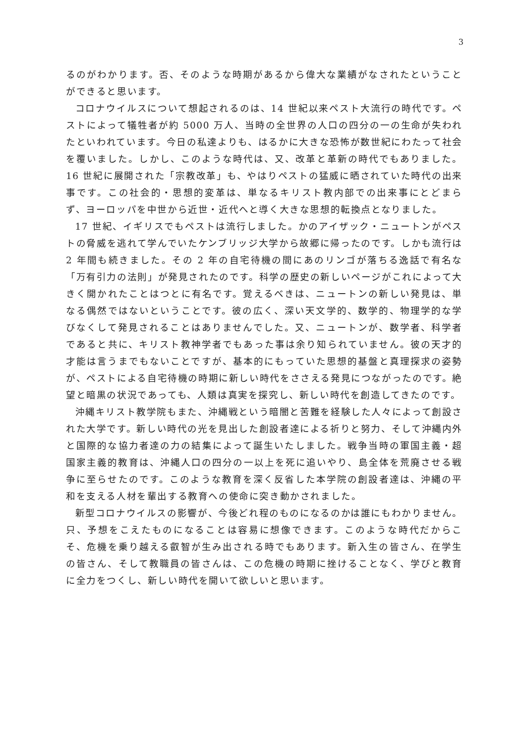3
るのがわかります。否、そのような時期があるから偉大な業績がなされたということができると思います。
コロナウイルスについて想起されるのは、14 世紀以来ペスト大流行の時代です。ペストによって犠牲者が約 5000 万人、当時の全世界の人口の四分の一の生命が失われたといわれています。今日の私達よりも、はるかに大きな恐怖が数世紀にわたって社会を覆いました。しかし、このような時代は、又、改革と革新の時代でもありました。16 世紀に展開された「宗教改革」も、やはりペストの猛威に晒されていた時代の出来事です。この社会的・思想的変革は、単なるキリスト教内部での出来事にとどまらず、ヨーロッパを中世から近世・近代へと導く大きな思想的転換点となりました。
17 世紀、イギリスでもペストは流行しました。かのアイザック・ニュートンがペストの脅威を逃れて学んでいたケンブリッジ大学から故郷に帰ったのです。しかも流行は 2 年間も続きました。その 2 年の自宅待機の間にあのリンゴが落ちる逸話で有名な「万有引力の法則」が発見されたのです。科学の歴史の新しいページがこれによって大きく開かれたことはつとに有名です。覚えるべきは、ニュートンの新しい発見は、単なる偶然ではないということです。彼の広く、深い天文学的、数学的、物理学的な学びなくして発見されることはありませんでした。又、ニュートンが、数学者、科学者であると共に、キリスト教神学者でもあった事は余り知られていません。彼の天才的才能は言うまでもないことですが、基本的にもっていた思想的基盤と真理探求の姿勢が、ペストによる自宅待機の時期に新しい時代をささえる発見につながったのです。絶望と暗黒の状況であっても、人類は真実を探究し、新しい時代を創造してきたのです。
沖縄キリスト教学院もまた、沖縄戦という暗闇と苦難を経験した人々によって創設された大学です。新しい時代の光を見出した創設者達による祈りと努力、そして沖縄内外と国際的な協力者達の力の結集によって誕生いたしました。戦争当時の軍国主義・超国家主義的教育は、沖縄人口の四分の一以上を死に追いやり、島全体を荒廃させる戦争に至らせたのです。このような教育を深く反省した本学院の創設者達は、沖縄の平和を支える人材を輩出する教育への使命に突き動かされました。
新型コロナウイルスの影響が、今後どれ程のものになるのかは誰にもわかりません。只、予想をこえたものになることは容易に想像できます。このような時代だからこそ、危機を乗り越える叡智が生み出される時でもあります。新入生の皆さん、在学生の皆さん、そして教職員の皆さんは、この危機の時期に挫けることなく、学びと教育に全力をつくし、新しい時代を開いて欲しいと思います。